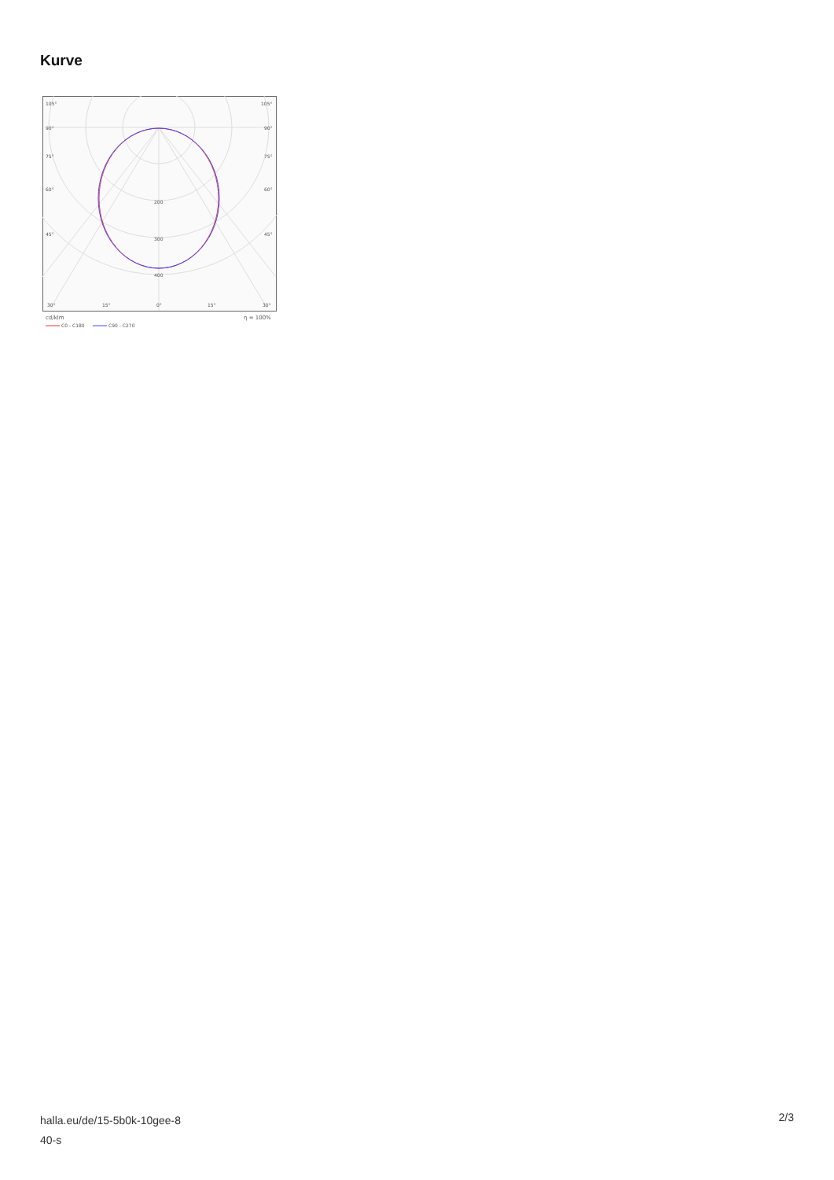Kurve
105°
105°
90°
90°
75°
75°
60°
60°
45°
45°
200
300
400
30°
15°
0°
15°
30°
cd/klm
η = 100%
C0 - C180
C90 - C270
halla.eu/de/15-5b0k-10gee-8
40-s
2/3